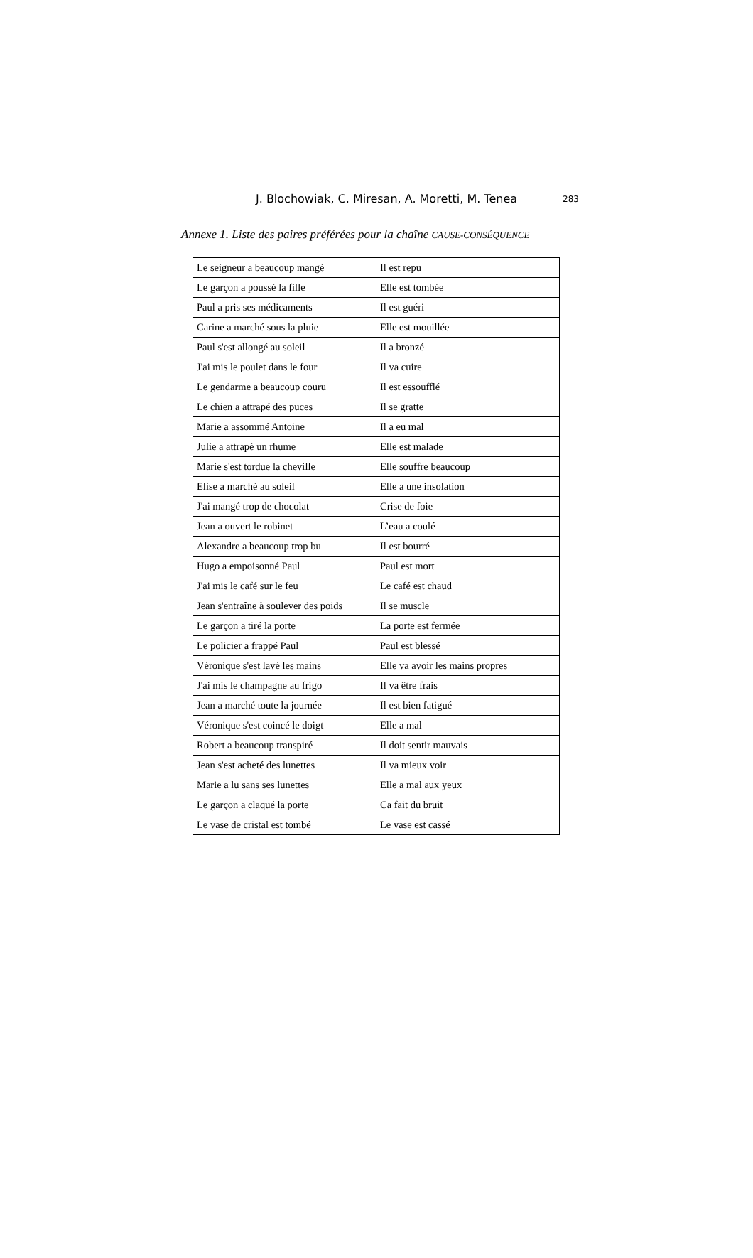J. Blochowiak, C. Miresan, A. Moretti, M. Tenea 283
Annexe 1. Liste des paires préférées pour la chaîne CAUSE-CONSÉQUENCE
| Le seigneur a beaucoup mangé | Il est repu |
| Le garçon a poussé la fille | Elle est tombée |
| Paul a pris ses médicaments | Il est guéri |
| Carine a marché sous la pluie | Elle est mouillée |
| Paul s'est allongé au soleil | Il a bronzé |
| J'ai mis le poulet dans le four | Il va cuire |
| Le gendarme a beaucoup couru | Il est essoufflé |
| Le chien a attrapé des puces | Il se gratte |
| Marie a assommé Antoine | Il a eu mal |
| Julie a attrapé un rhume | Elle est malade |
| Marie s'est tordue la cheville | Elle souffre beaucoup |
| Elise a marché au soleil | Elle a une insolation |
| J'ai mangé trop de chocolat | Crise de foie |
| Jean a ouvert le robinet | L’eau a coulé |
| Alexandre a beaucoup trop bu | Il est bourré |
| Hugo a empoisonné Paul | Paul est mort |
| J'ai mis le café sur le feu | Le café est chaud |
| Jean s'entraîne à soulever des poids | Il se muscle |
| Le garçon a tiré la porte | La porte est fermée |
| Le policier a frappé Paul | Paul est blessé |
| Véronique s'est lavé les mains | Elle va avoir les mains propres |
| J'ai mis le champagne au frigo | Il va être frais |
| Jean a marché toute la journée | Il est bien fatigué |
| Véronique s'est coincé le doigt | Elle a mal |
| Robert a beaucoup transpiré | Il doit sentir mauvais |
| Jean s'est acheté des lunettes | Il va mieux voir |
| Marie a lu sans ses lunettes | Elle a mal aux yeux |
| Le garçon a claqué la porte | Ca fait du bruit |
| Le vase de cristal est tombé | Le vase est cassé |